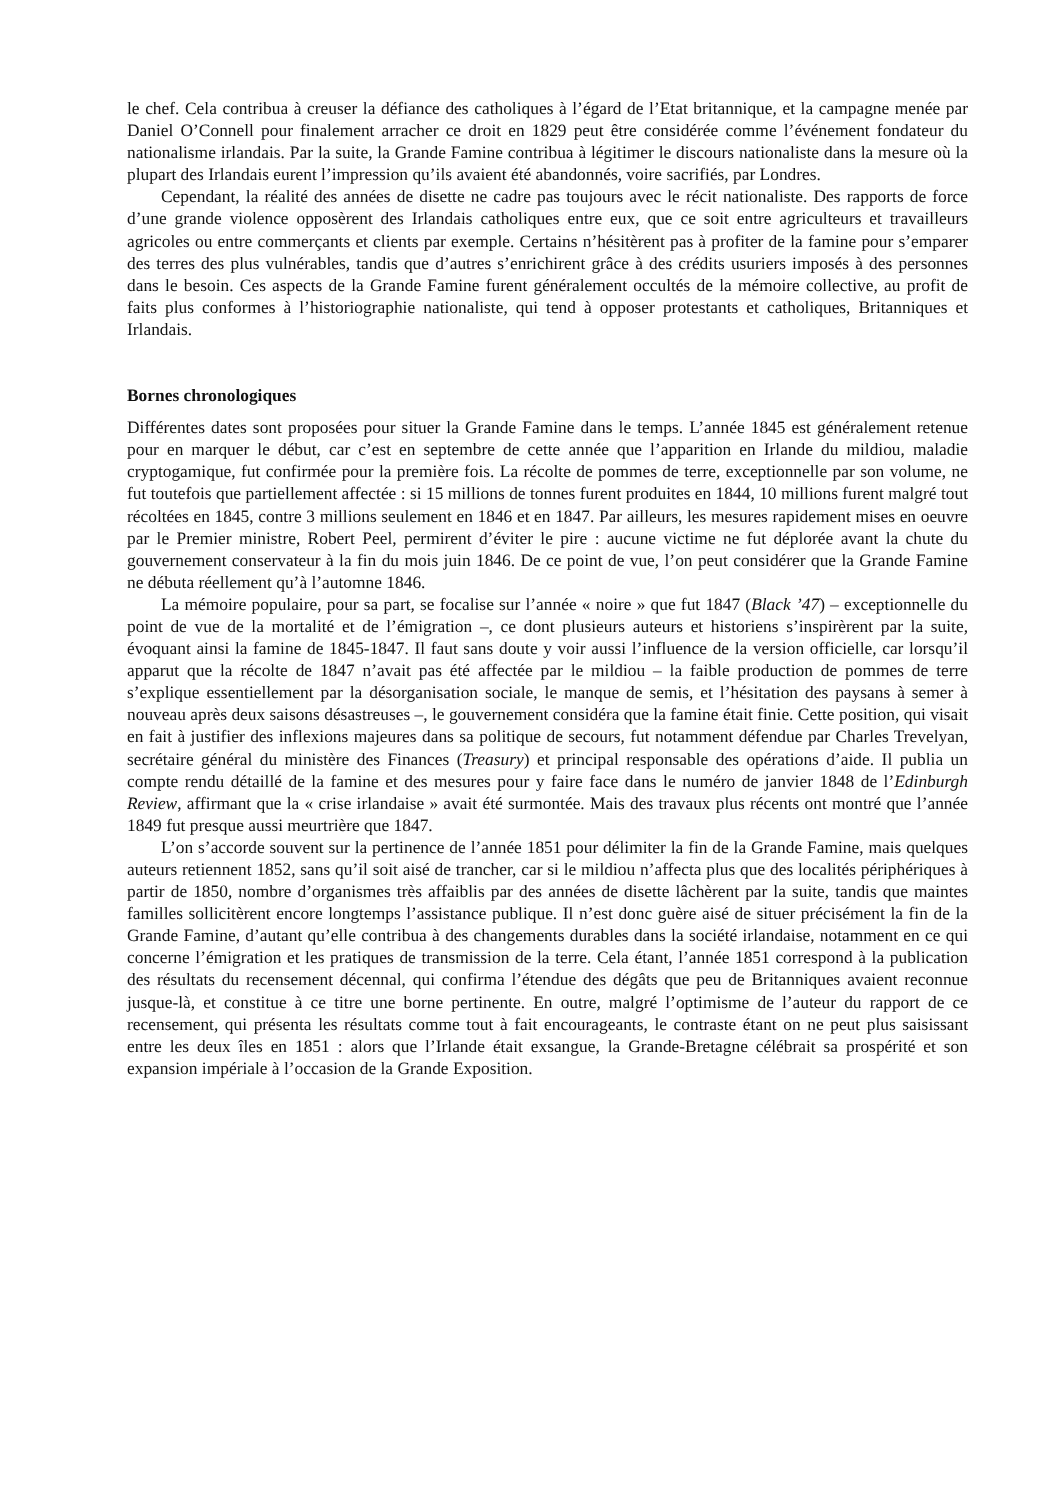le chef. Cela contribua à creuser la défiance des catholiques à l’égard de l’Etat britannique, et la campagne menée par Daniel O’Connell pour finalement arracher ce droit en 1829 peut être considérée comme l’événement fondateur du nationalisme irlandais. Par la suite, la Grande Famine contribua à légitimer le discours nationaliste dans la mesure où la plupart des Irlandais eurent l’impression qu’ils avaient été abandonnés, voire sacrifiés, par Londres.
Cependant, la réalité des années de disette ne cadre pas toujours avec le récit nationaliste. Des rapports de force d’une grande violence opposèrent des Irlandais catholiques entre eux, que ce soit entre agriculteurs et travailleurs agricoles ou entre commerçants et clients par exemple. Certains n’hésitèrent pas à profiter de la famine pour s’emparer des terres des plus vulnérables, tandis que d’autres s’enrichirent grâce à des crédits usuriers imposés à des personnes dans le besoin. Ces aspects de la Grande Famine furent généralement occultés de la mémoire collective, au profit de faits plus conformes à l’historiographie nationaliste, qui tend à opposer protestants et catholiques, Britanniques et Irlandais.
Bornes chronologiques
Différentes dates sont proposées pour situer la Grande Famine dans le temps. L’année 1845 est généralement retenue pour en marquer le début, car c’est en septembre de cette année que l’apparition en Irlande du mildiou, maladie cryptogamique, fut confirmée pour la première fois. La récolte de pommes de terre, exceptionnelle par son volume, ne fut toutefois que partiellement affectée : si 15 millions de tonnes furent produites en 1844, 10 millions furent malgré tout récoltées en 1845, contre 3 millions seulement en 1846 et en 1847. Par ailleurs, les mesures rapidement mises en oeuvre par le Premier ministre, Robert Peel, permirent d’éviter le pire : aucune victime ne fut déplorée avant la chute du gouvernement conservateur à la fin du mois juin 1846. De ce point de vue, l’on peut considérer que la Grande Famine ne débuta réellement qu’à l’automne 1846.
La mémoire populaire, pour sa part, se focalise sur l’année « noire » que fut 1847 (Black ’47) – exceptionnelle du point de vue de la mortalité et de l’émigration –, ce dont plusieurs auteurs et historiens s’inspirèrent par la suite, évoquant ainsi la famine de 1845-1847. Il faut sans doute y voir aussi l’influence de la version officielle, car lorsqu’il apparut que la récolte de 1847 n’avait pas été affectée par le mildiou – la faible production de pommes de terre s’explique essentiellement par la désorganisation sociale, le manque de semis, et l’hésitation des paysans à semer à nouveau après deux saisons désastreuses –, le gouvernement considéra que la famine était finie. Cette position, qui visait en fait à justifier des inflexions majeures dans sa politique de secours, fut notamment défendue par Charles Trevelyan, secrétaire général du ministère des Finances (Treasury) et principal responsable des opérations d’aide. Il publia un compte rendu détaillé de la famine et des mesures pour y faire face dans le numéro de janvier 1848 de l’Edinburgh Review, affirmant que la « crise irlandaise » avait été surmontée. Mais des travaux plus récents ont montré que l’année 1849 fut presque aussi meurtrière que 1847.
L’on s’accorde souvent sur la pertinence de l’année 1851 pour délimiter la fin de la Grande Famine, mais quelques auteurs retiennent 1852, sans qu’il soit aisé de trancher, car si le mildiou n’affecta plus que des localités périphériques à partir de 1850, nombre d’organismes très affaiblis par des années de disette lâchèrent par la suite, tandis que maintes familles sollicitèrent encore longtemps l’assistance publique. Il n’est donc guère aisé de situer précisément la fin de la Grande Famine, d’autant qu’elle contribua à des changements durables dans la société irlandaise, notamment en ce qui concerne l’émigration et les pratiques de transmission de la terre. Cela étant, l’année 1851 correspond à la publication des résultats du recensement décennal, qui confirma l’étendue des dégâts que peu de Britanniques avaient reconnue jusque-là, et constitue à ce titre une borne pertinente. En outre, malgré l’optimisme de l’auteur du rapport de ce recensement, qui présenta les résultats comme tout à fait encourageants, le contraste étant on ne peut plus saisissant entre les deux îles en 1851 : alors que l’Irlande était exsangue, la Grande-Bretagne célébrait sa prospérité et son expansion impériale à l’occasion de la Grande Exposition.